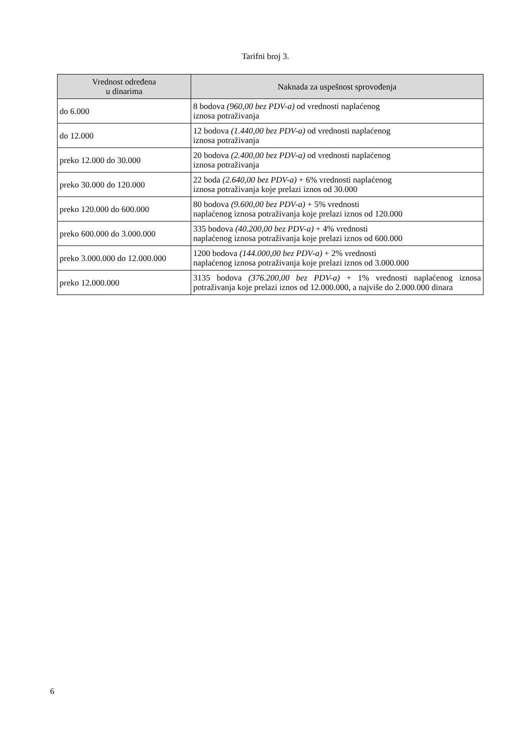Tarifni broj 3.
| Vrednost određena u dinarima | Naknada za uspešnost sprovođenja |
| --- | --- |
| do 6.000 | 8 bodova (960,00 bez PDV-a) od vrednosti naplaćenog iznosa potraživanja |
| do 12.000 | 12 bodova (1.440,00 bez PDV-a) od vrednosti naplaćenog iznosa potraživanja |
| preko 12.000 do 30.000 | 20 bodova (2.400,00 bez PDV-a) od vrednosti naplaćenog iznosa potraživanja |
| preko 30.000 do 120.000 | 22 boda (2.640,00 bez PDV-a) + 6% vrednosti naplaćenog iznosa potraživanja koje prelazi iznos od 30.000 |
| preko 120.000 do 600.000 | 80 bodova (9.600,00 bez PDV-a) + 5% vrednosti naplaćenog iznosa potraživanja koje prelazi iznos od 120.000 |
| preko 600.000 do 3.000.000 | 335 bodova (40.200,00 bez PDV-a) + 4% vrednosti naplaćenog iznosa potraživanja koje prelazi iznos od 600.000 |
| preko 3.000.000 do 12.000.000 | 1200 bodova (144.000,00 bez PDV-a) + 2% vrednosti naplaćenog iznosa potraživanja koje prelazi iznos od 3.000.000 |
| preko 12.000.000 | 3135 bodova (376.200,00 bez PDV-a) + 1% vrednosti naplaćenog iznosa potraživanja koje prelazi iznos od 12.000.000, a najviše do 2.000.000 dinara |
6